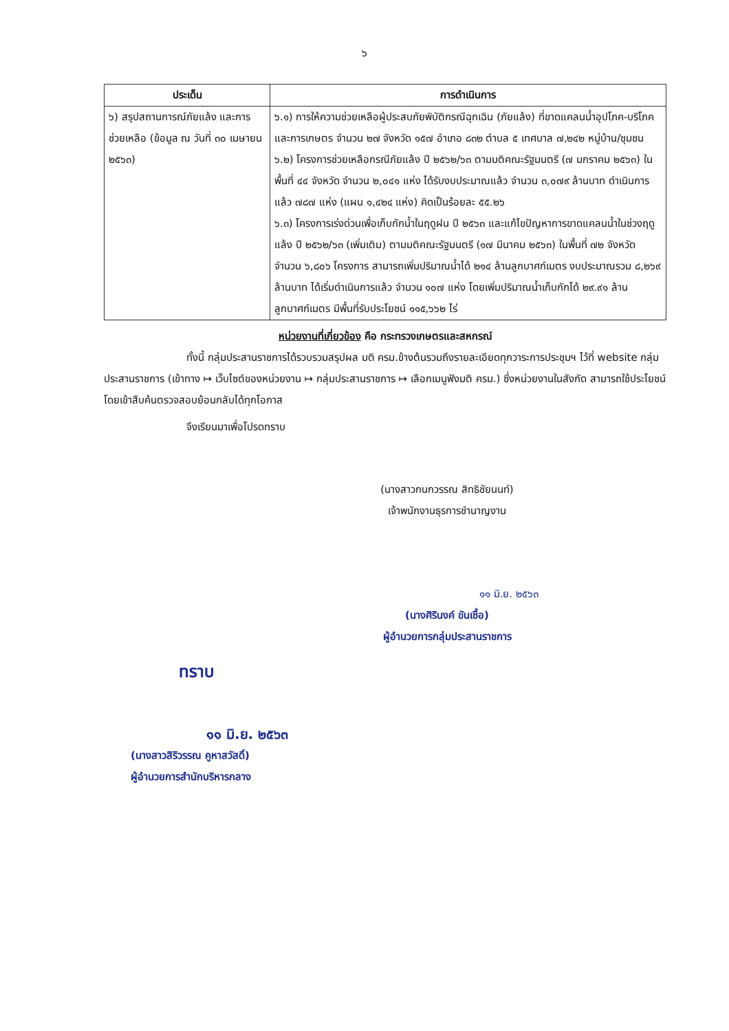๖
| ประเด็น | การดำเนินการ |
| --- | --- |
| ๖) สรุปสถานการณ์ภัยแล้ง และการช่วยเหลือ (ข้อมูล ณ วันที่ ๓๐ เมษายน ๒๕๖๓) | ๖.๑) การให้ความช่วยเหลือผู้ประสบภัยพิบัติกรณีฉุกเฉิน (ภัยแล้ง) ที่ขาดแคลนน้ำอุปโภค-บริโภค และการเกษตร จำนวน ๒๗ จังหวัด ๑๕๗ อำเภอ ๘๓๒ ตำบล ๕ เทศบาล ๗,๒๔๒ หมู่บ้าน/ชุมชน ๖.๒) โครงการช่วยเหลือกรณีภัยแล้ง ปี ๒๕๖๒/๖๓ ตามมติคณะรัฐมนตรี (๗ มกราคม ๒๕๖๓) ในพื้นที่ ๔๔ จังหวัด จำนวน ๒,๐๔๑ แห่ง ได้รับงบประมาณแล้ว จำนวน ๓,๐๗๙ ล้านบาท ดำเนินการแล้ว ๗๘๗ แห่ง (แผน ๑,๔๒๔ แห่ง) คิดเป็นร้อยละ ๕๕.๒๖ ๖.๓) โครงการเร่งด่วนเพื่อเก็บกักน้ำในฤดูฝน ปี ๒๕๖๓ และแก้ไขปัญหาการขาดแคลนน้ำในช่วงฤดูแล้ง ปี ๒๕๖๒/๖๓ (เพิ่มเติม) ตามมติคณะรัฐมนตรี (๑๗ มีนาคม ๒๕๖๓) ในพื้นที่ ๗๒ จังหวัด จำนวน ๖,๘๐๖ โครงการ สามารถเพิ่มปริมาณน้ำได้ ๒๑๔ ล้านลูกบาศก์เมตร งบประมาณรวม ๘,๒๖๙ ล้านบาท ได้เริ่มดำเนินการแล้ว จำนวน ๑๐๗ แห่ง โดยเพิ่มปริมาณน้ำเก็บกักได้ ๒๙.๙๑ ล้านลูกบาศก์เมตร มีพื้นที่รับประโยชน์ ๑๑๕,๖๖๒ ไร่ |
หน่วยงานที่เกี่ยวข้อง คือ กระทรวงเกษตรและสหกรณ์
ทั้งนี้ กลุ่มประสานราชการได้รวบรวมสรุปผล มติ ครม.ข้างต้นรวมถึงรายละเอียดทุกวาระการประชุมฯ ไว้ที่ website กลุ่มประสานราชการ (เข้าทาง ↦ เว็บไซต์ของหน่วยงาน ↦ กลุ่มประสานราชการ ↦ เลือกเมนูฟังมติ ครม.) ซึ่งหน่วยงานในสังกัด สามารถใช้ประโยชน์โดยเข้าสืบค้นตรวจสอบย้อนกลับได้ทุกโอกาส
จึงเรียนมาเพื่อโปรดทราบ
(นางสาวกนกวรรณ สิทธิชัยนนท์)
เจ้าพนักงานธุรการชำนาญงาน
๑๑ มิ.ย. ๒๕๖๓
(นางศิรินงค์ ขันเชื้อ)
ผู้อำนวยการกลุ่มประสานราชการ
ทราบ
๑๑ มิ.ย. ๒๕๖๓
(นางสาวสิริวรรณ คูหาสวัสดิ์)
ผู้อำนวยการสำนักบริหารกลาง